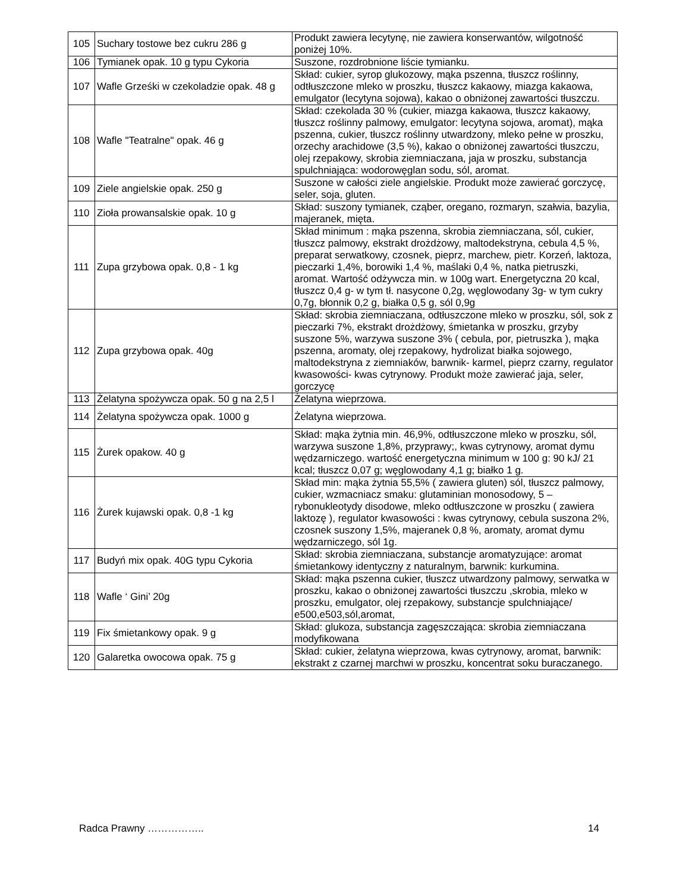| 105 | Suchary tostowe bez cukru 286 g | Produkt zawiera lecytynę, nie zawiera konserwantów, wilgotność poniżej 10%. |
| 106 | Tymianek opak. 10 g typu Cykoria | Suszone, rozdrobnione liście tymianku. |
| 107 | Wafle Grześki w czekoladzie opak. 48 g | Skład: cukier, syrop glukozowy, mąka pszenna, tłuszcz roślinny, odtłuszczone mleko w proszku, tłuszcz kakaowy, miazga kakaowa, emulgator (lecytyna sojowa), kakao o obniżonej zawartości tłuszczu. |
| 108 | Wafle "Teatralne" opak. 46 g | Skład: czekolada 30 % (cukier, miazga kakaowa, tłuszcz kakaowy, tłuszcz roślinny palmowy, emulgator: lecytyna sojowa, aromat), mąka pszenna, cukier, tłuszcz roślinny utwardzony, mleko pełne w proszku, orzechy arachidowe (3,5 %), kakao o obniżonej zawartości tłuszczu, olej rzepakowy, skrobia ziemniaczana, jaja w proszku, substancja spulchniająca: wodorowęglan sodu, sól, aromat. |
| 109 | Ziele angielskie opak. 250 g | Suszone w całości ziele angielskie. Produkt może zawierać gorczycę, seler, soja, gluten. |
| 110 | Zioła prowansalskie opak. 10 g | Skład: suszony tymianek, cząber, oregano, rozmaryn, szałwia, bazylia, majeranek, mięta. |
| 111 | Zupa grzybowa opak. 0,8 - 1 kg | Skład minimum : mąka pszenna, skrobia ziemniaczana, sól, cukier, tłuszcz palmowy, ekstrakt drożdżowy, maltodekstryna, cebula 4,5 %, preparat serwatkowy, czosnek, pieprz, marchew, pietr. Korzeń, laktoza, pieczarki 1,4%, borowiki 1,4 %, maślaki 0,4 %, natka pietruszki, aromat. Wartość odżywcza min. w 100g wart. Energetyczna 20 kcal, tłuszcz 0,4 g- w tym tł. nasycone 0,2g, węglowodany 3g- w tym cukry 0,7g, błonnik 0,2 g, białka 0,5 g, sól 0,9g |
| 112 | Zupa grzybowa opak. 40g | Skład: skrobia ziemniaczana, odtłuszczone mleko w proszku, sól, sok z pieczarki 7%, ekstrakt drożdżowy, śmietanka w proszku, grzyby suszone 5%, warzywa suszone 3% ( cebula, por, pietruszka ), mąka pszenna, aromaty, olej rzepakowy, hydrolizat białka sojowego, maltodekstryna z ziemniaków, barwnik- karmel, pieprz czarny, regulator kwasowości- kwas cytrynowy. Produkt może zawierać jaja, seler, gorczycę |
| 113 | Żelatyna spożywcza opak. 50 g na 2,5 l | Żelatyna wieprzowa. |
| 114 | Żelatyna spożywcza opak. 1000 g | Żelatyna wieprzowa. |
| 115 | Żurek opakow. 40 g | Skład: mąka żytnia min. 46,9%, odtłuszczone mleko w proszku, sól, warzywa suszone 1,8%, przyprawy;, kwas cytrynowy, aromat dymu wędzarniczego. wartość energetyczna minimum w 100 g: 90 kJ/ 21 kcal; tłuszcz 0,07 g; węglowodany 4,1 g; białko 1 g. |
| 116 | Żurek kujawski opak. 0,8 -1 kg | Skład min: mąka żytnia 55,5% ( zawiera gluten) sól, tłuszcz palmowy, cukier, wzmacniacz smaku: glutaminian monosodowy, 5 – rybonukleotydy disodowe, mleko odtłuszczone w proszku ( zawiera laktozę ), regulator kwasowości : kwas cytrynowy, cebula suszona 2%, czosnek suszony 1,5%, majeranek 0,8 %, aromaty, aromat dymu wędzarniczego, sól 1g. |
| 117 | Budyń mix opak. 40G typu Cykoria | Skład: skrobia ziemniaczana, substancje aromatyzujące: aromat śmietankowy identyczny z naturalnym, barwnik: kurkumina. |
| 118 | Wafle ‘ Gini’ 20g | Skład: mąka pszenna cukier, tłuszcz utwardzony palmowy, serwatka w proszku, kakao o obniżonej zawartości tłuszczu ,skrobia, mleko w proszku, emulgator, olej rzepakowy, substancje spulchniające/ e500,e503,sól,aromat, |
| 119 | Fix śmietankowy opak. 9 g | Skład: glukoza, substancja zagęszczająca: skrobia ziemniaczana modyfikowana |
| 120 | Galaretka owocowa opak. 75 g | Skład: cukier, żelatyna wieprzowa, kwas cytrynowy, aromat, barwnik: ekstrakt z czarnej marchwi w proszku, koncentrat soku buraczanego. |
Radca Prawny …………….. 14